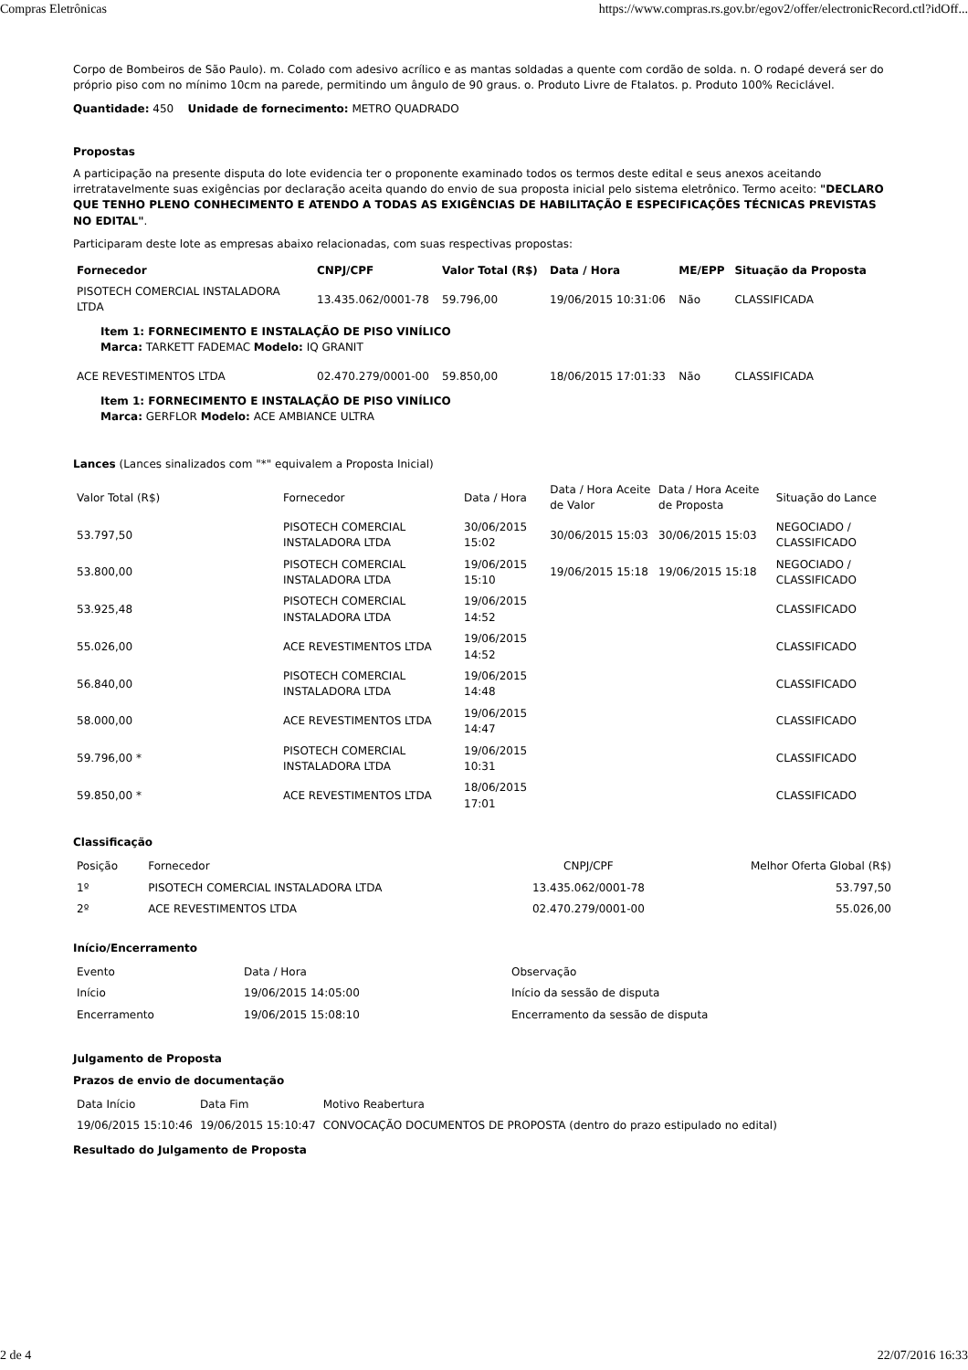Compras Eletrônicas https://www.compras.rs.gov.br/egov2/offer/electronicRecord.ctl?idOff...
Corpo de Bombeiros de São Paulo). m. Colado com adesivo acrílico e as mantas soldadas a quente com cordão de solda. n. O rodapé deverá ser do próprio piso com no mínimo 10cm na parede, permitindo um ângulo de 90 graus. o. Produto Livre de Ftalatos. p. Produto 100% Reciclável.
Quantidade: 450 Unidade de fornecimento: METRO QUADRADO
Propostas
A participação na presente disputa do lote evidencia ter o proponente examinado todos os termos deste edital e seus anexos aceitando irretratavelmente suas exigências por declaração aceita quando do envio de sua proposta inicial pelo sistema eletrônico. Termo aceito: "DECLARO QUE TENHO PLENO CONHECIMENTO E ATENDO A TODAS AS EXIGÊNCIAS DE HABILITAÇÃO E ESPECIFICAÇÕES TÉCNICAS PREVISTAS NO EDITAL".
Participaram deste lote as empresas abaixo relacionadas, com suas respectivas propostas:
| Fornecedor | CNPJ/CPF | Valor Total (R$) | Data / Hora | ME/EPP | Situação da Proposta |
| --- | --- | --- | --- | --- | --- |
| PISOTECH COMERCIAL INSTALADORA LTDA | 13.435.062/0001-78 | 59.796,00 | 19/06/2015 10:31:06 | Não | CLASSIFICADA |
| Item 1: FORNECIMENTO E INSTALAÇÃO DE PISO VINÍLICO Marca: TARKETT FADEMAC Modelo: IQ GRANIT | | | | | |
| ACE REVESTIMENTOS LTDA | 02.470.279/0001-00 | 59.850,00 | 18/06/2015 17:01:33 | Não | CLASSIFICADA |
| Item 1: FORNECIMENTO E INSTALAÇÃO DE PISO VINÍLICO Marca: GERFLOR Modelo: ACE AMBIANCE ULTRA | | | | | |
Lances (Lances sinalizados com "*" equivalem a Proposta Inicial)
| Valor Total (R$) | Fornecedor | Data / Hora | Data / Hora Aceite de Valor | Data / Hora Aceite de Proposta | Situação do Lance |
| 53.797,50 | PISOTECH COMERCIAL INSTALADORA LTDA | 30/06/2015 15:02 | 30/06/2015 15:03 | 30/06/2015 15:03 | NEGOCIADO / CLASSIFICADO |
| 53.800,00 | PISOTECH COMERCIAL INSTALADORA LTDA | 19/06/2015 15:10 | 19/06/2015 15:18 | 19/06/2015 15:18 | NEGOCIADO / CLASSIFICADO |
| 53.925,48 | PISOTECH COMERCIAL INSTALADORA LTDA | 19/06/2015 14:52 | | | CLASSIFICADO |
| 55.026,00 | ACE REVESTIMENTOS LTDA | 19/06/2015 14:52 | | | CLASSIFICADO |
| 56.840,00 | PISOTECH COMERCIAL INSTALADORA LTDA | 19/06/2015 14:48 | | | CLASSIFICADO |
| 58.000,00 | ACE REVESTIMENTOS LTDA | 19/06/2015 14:47 | | | CLASSIFICADO |
| 59.796,00 * | PISOTECH COMERCIAL INSTALADORA LTDA | 19/06/2015 10:31 | | | CLASSIFICADO |
| 59.850,00 * | ACE REVESTIMENTOS LTDA | 18/06/2015 17:01 | | | CLASSIFICADO |
Classificação
| Posição | Fornecedor | CNPJ/CPF | Melhor Oferta Global (R$) |
| 1º | PISOTECH COMERCIAL INSTALADORA LTDA | 13.435.062/0001-78 | 53.797,50 |
| 2º | ACE REVESTIMENTOS LTDA | 02.470.279/0001-00 | 55.026,00 |
Início/Encerramento
| Evento | Data / Hora | Observação |
| Início | 19/06/2015 14:05:00 | Início da sessão de disputa |
| Encerramento | 19/06/2015 15:08:10 | Encerramento da sessão de disputa |
Julgamento de Proposta
Prazos de envio de documentação
| Data Início | Data Fim | Motivo Reabertura |
| 19/06/2015 15:10:46 | 19/06/2015 15:10:47 | CONVOCAÇÃO DOCUMENTOS DE PROPOSTA (dentro do prazo estipulado no edital) |
Resultado do Julgamento de Proposta
2 de 4 22/07/2016 16:33